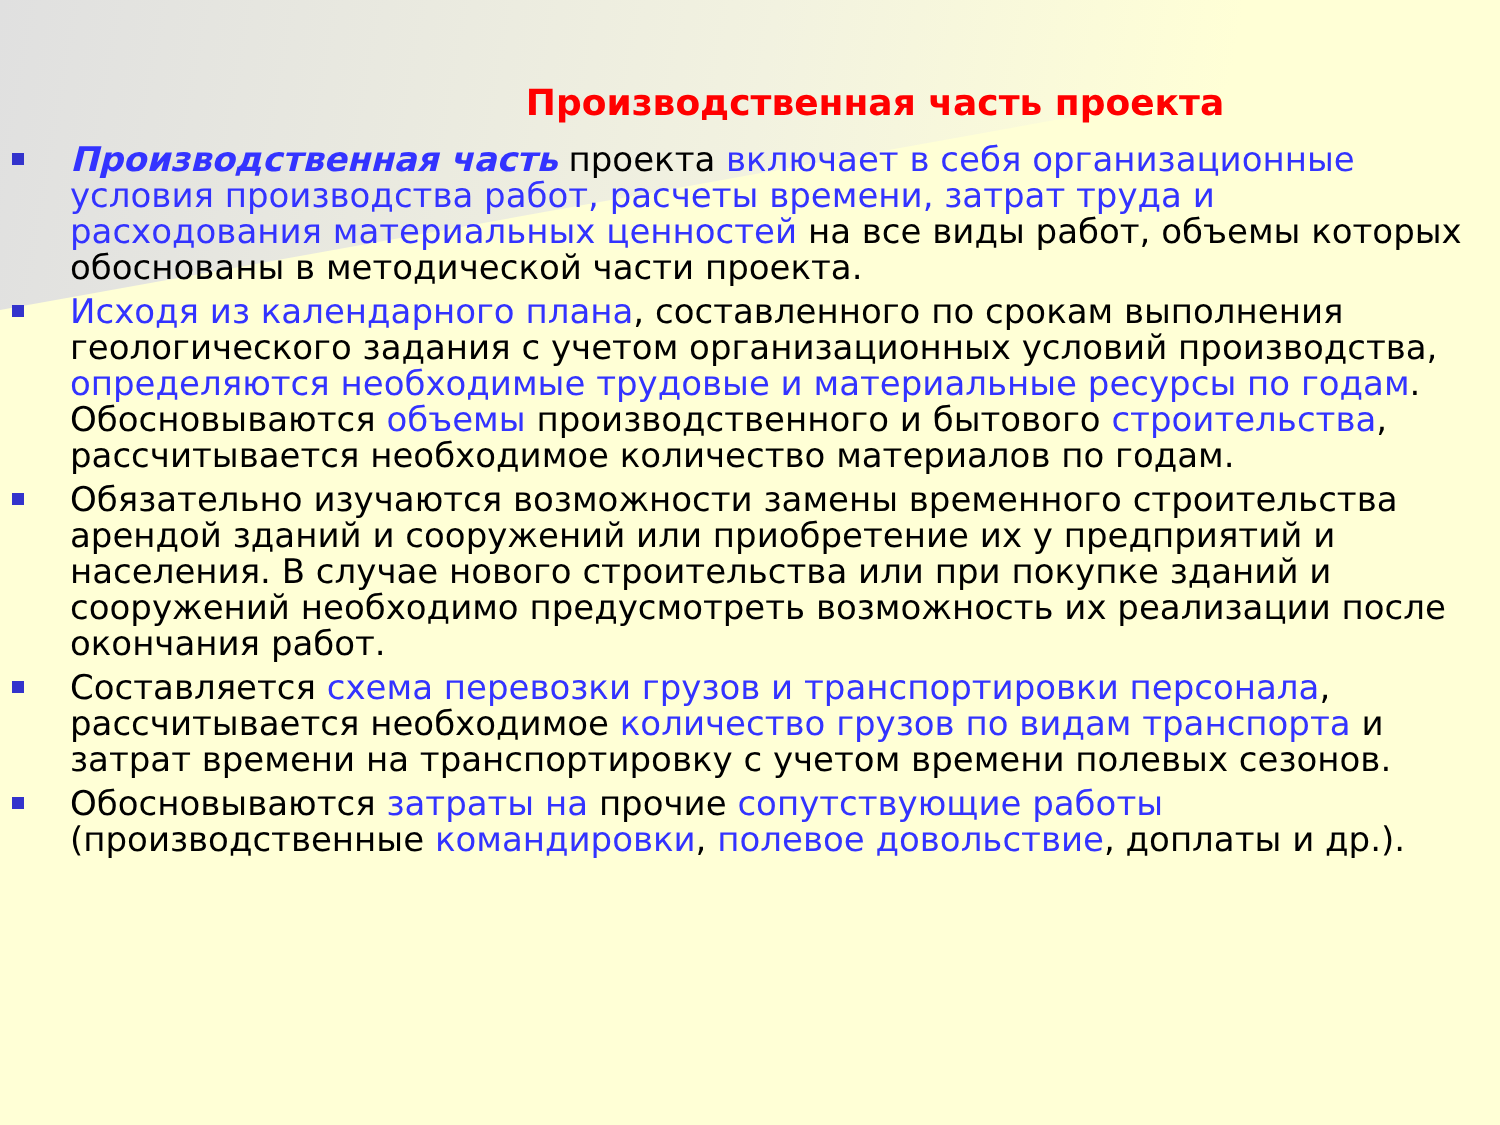Производственная часть проекта
Производственная часть проекта включает в себя организационные условия производства работ, расчеты времени, затрат труда и расходования материальных ценностей на все виды работ, объемы которых обоснованы в методической части проекта.
Исходя из календарного плана, составленного по срокам выполнения геологического задания с учетом организационных условий производства, определяются необходимые трудовые и материальные ресурсы по годам. Обосновываются объемы производственного и бытового строительства, рассчитывается необходимое количество материалов по годам.
Обязательно изучаются возможности замены временного строительства арендой зданий и сооружений или приобретение их у предприятий и населения. В случае нового строительства или при покупке зданий и сооружений необходимо предусмотреть возможность их реализации после окончания работ.
Составляется схема перевозки грузов и транспортировки персонала, рассчитывается необходимое количество грузов по видам транспорта и затрат времени на транспортировку с учетом времени полевых сезонов.
Обосновываются затраты на прочие сопутствующие работы (производственные командировки, полевое довольствие, доплаты и др.).